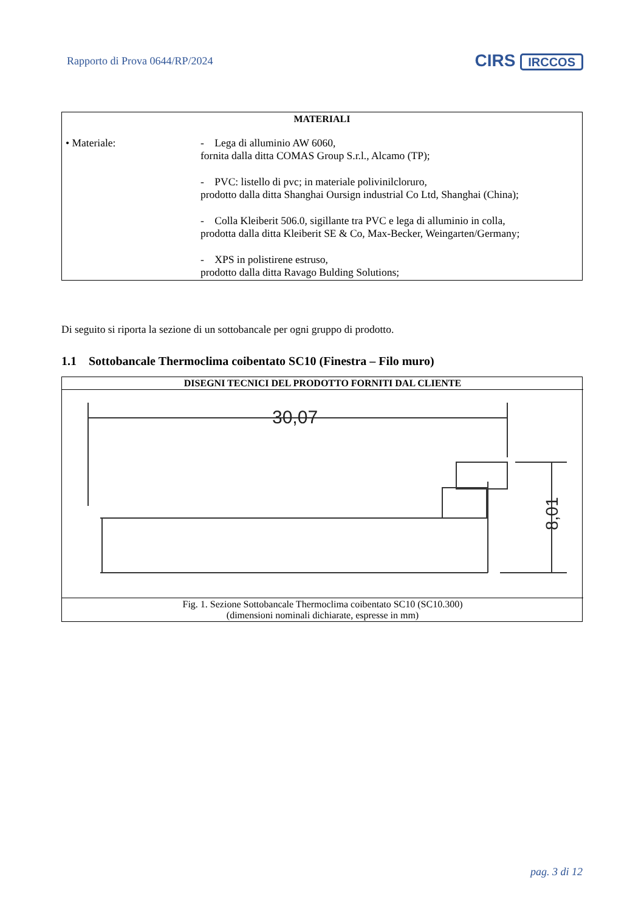Rapporto di Prova 0644/RP/2024 CIRS IRCCOS
| MATERIALI | |
| --- | --- |
| • Materiale: | - Lega di alluminio AW 6060, fornita dalla ditta COMAS Group S.r.l., Alcamo (TP); - PVC: listello di pvc; in materiale polivinilcloruro, prodotto dalla ditta Shanghai Oursign industrial Co Ltd, Shanghai (China); - Colla Kleiberit 506.0, sigillante tra PVC e lega di alluminio in colla, prodotta dalla ditta Kleiberit SE & Co, Max-Becker, Weingarten/Germany; - XPS in polistirene estruso, prodotto dalla ditta Ravago Bulding Solutions; |
Di seguito si riporta la sezione di un sottobancale per ogni gruppo di prodotto.
1.1 Sottobancale Thermoclima coibentato SC10 (Finestra – Filo muro)
| DISEGNI TECNICI DEL PRODOTTO FORNITI DAL CLIENTE |
| --- |
| 30,07 8,01 |
| Fig. 1. Sezione Sottobancale Thermoclima coibentato SC10 (SC10.300) (dimensioni nominali dichiarate, espresse in mm) |
pag. 3 di 12